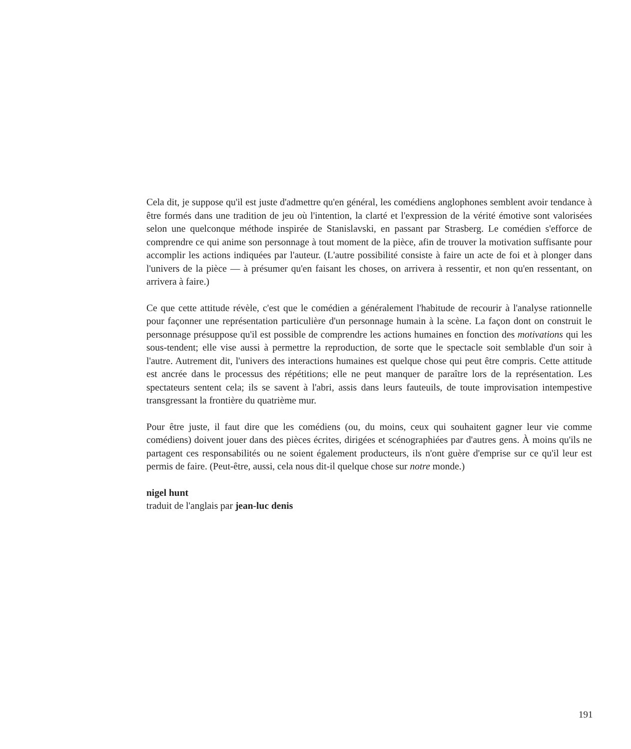Cela dit, je suppose qu'il est juste d'admettre qu'en général, les comédiens anglophones semblent avoir tendance à être formés dans une tradition de jeu où l'intention, la clarté et l'expression de la vérité émotive sont valorisées selon une quelconque méthode inspirée de Stanislavski, en passant par Strasberg. Le comédien s'efforce de comprendre ce qui anime son personnage à tout moment de la pièce, afin de trouver la motivation suffisante pour accomplir les actions indiquées par l'auteur. (L'autre possibilité consiste à faire un acte de foi et à plonger dans l'univers de la pièce — à présumer qu'en faisant les choses, on arrivera à ressentir, et non qu'en ressentant, on arrivera à faire.)
Ce que cette attitude révèle, c'est que le comédien a généralement l'habitude de recourir à l'analyse rationnelle pour façonner une représentation particulière d'un personnage humain à la scène. La façon dont on construit le personnage présuppose qu'il est possible de comprendre les actions humaines en fonction des motivations qui les sous-tendent; elle vise aussi à permettre la reproduction, de sorte que le spectacle soit semblable d'un soir à l'autre. Autrement dit, l'univers des interactions humaines est quelque chose qui peut être compris. Cette attitude est ancrée dans le processus des répétitions; elle ne peut manquer de paraître lors de la représentation. Les spectateurs sentent cela; ils se savent à l'abri, assis dans leurs fauteuils, de toute improvisation intempestive transgressant la frontière du quatrième mur.
Pour être juste, il faut dire que les comédiens (ou, du moins, ceux qui souhaitent gagner leur vie comme comédiens) doivent jouer dans des pièces écrites, dirigées et scénographiées par d'autres gens. À moins qu'ils ne partagent ces responsabilités ou ne soient également producteurs, ils n'ont guère d'emprise sur ce qu'il leur est permis de faire. (Peut-être, aussi, cela nous dit-il quelque chose sur notre monde.)
nigel hunt
traduit de l'anglais par jean-luc denis
191